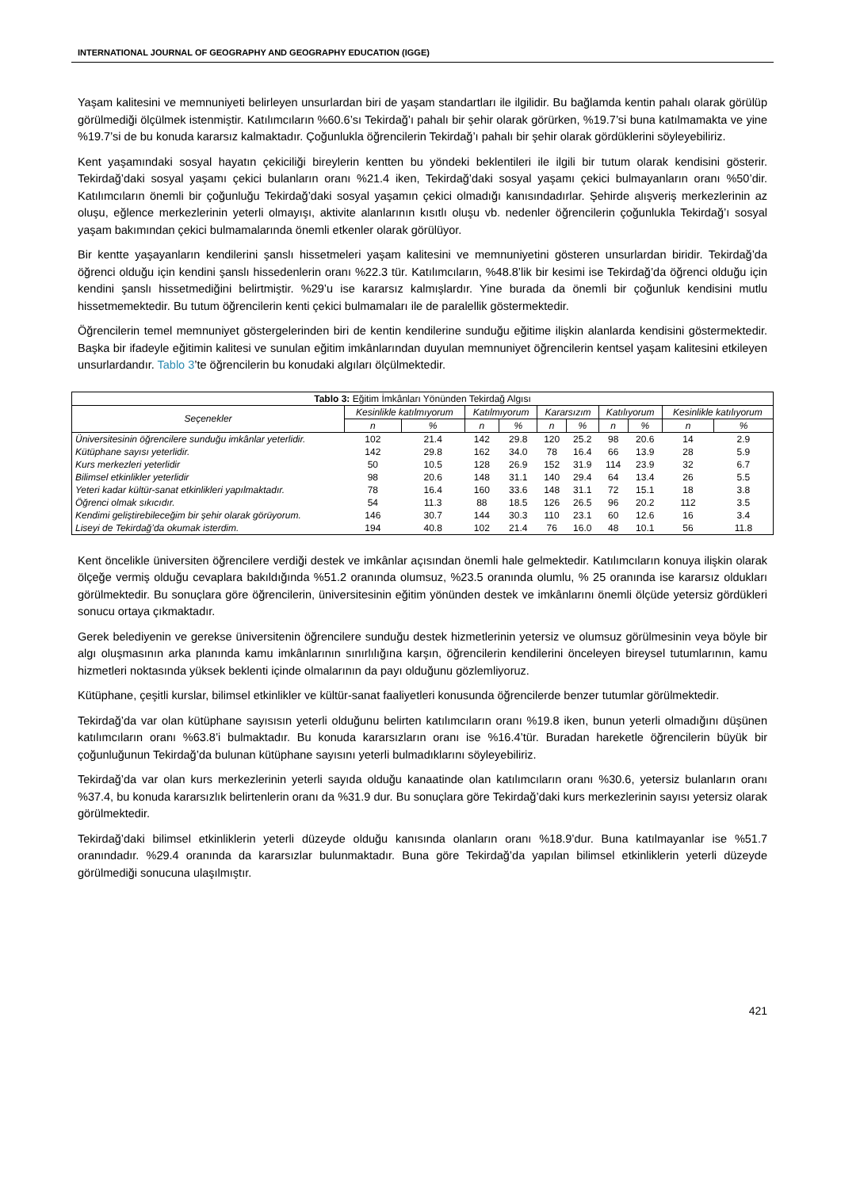INTERNATIONAL JOURNAL OF GEOGRAPHY AND GEOGRAPHY EDUCATION (IGGE)
Yaşam kalitesini ve memnuniyeti belirleyen unsurlardan biri de yaşam standartları ile ilgilidir. Bu bağlamda kentin pahalı olarak görülüp görülmediği ölçülmek istenmiştir. Katılımcıların %60.6’sı Tekirdağ’ı pahalı bir şehir olarak görürken, %19.7’si buna katılmamakta ve yine %19.7’si de bu konuda kararsız kalmaktadır. Çoğunlukla öğrencilerin Tekirdağ’ı pahalı bir şehir olarak gördüklerini söyleyebiliriz.
Kent yaşamındaki sosyal hayatın çekiciliği bireylerin kentten bu yöndeki beklentileri ile ilgili bir tutum olarak kendisini gösterir. Tekirdağ’daki sosyal yaşamı çekici bulanların oranı %21.4 iken, Tekirdağ’daki sosyal yaşamı çekici bulmayanların oranı %50’dir. Katılımcıların önemli bir çoğunluğu Tekirdağ’daki sosyal yaşamın çekici olmadığı kanısındadırlar. Şehirde alışveriş merkezlerinin az oluşu, eğlence merkezlerinin yeterli olmayışı, aktivite alanlarının kısıtlı oluşu vb. nedenler öğrencilerin çoğunlukla Tekirdağ’ı sosyal yaşam bakımından çekici bulmamalarında önemli etkenler olarak görülüyor.
Bir kentte yaşayanların kendilerini şanslı hissetmeleri yaşam kalitesini ve memnuniyetini gösteren unsurlardan biridir. Tekirdağ’da öğrenci olduğu için kendini şanslı hissedenlerin oranı %22.3 tür. Katılımcıların, %48.8’lik bir kesimi ise Tekirdağ’da öğrenci olduğu için kendini şanslı hissetmediğini belirtmiştir. %29’u ise kararsız kalmışlardır. Yine burada da önemli bir çoğunluk kendisini mutlu hissetmemektedir. Bu tutum öğrencilerin kenti çekici bulmamaları ile de paralellik göstermektedir.
Öğrencilerin temel memnuniyet göstergelerinden biri de kentin kendilerine sunduğu eğitime ilişkin alanlarda kendisini göstermektedir. Başka bir ifadeyle eğitimin kalitesi ve sunulan eğitim imkânlarından duyulan memnuniyet öğrencilerin kentsel yaşam kalitesini etkileyen unsurlardandır. Tablo 3’te öğrencilerin bu konudaki algıları ölçülmektedir.
| Tablo 3: Eğitim İmkânları Yönünden Tekirdağ Algısı | | | | | | | | | | |
| --- | --- | --- | --- | --- | --- | --- | --- | --- | --- | --- |
| Seçenekler | Kesinlikle katılmıyorum | | Katılmıyorum | | Kararsızım | | Katılıyorum | | Kesinlikle katılıyorum | |
| | n | % | n | % | n | % | n | % | n | % |
| Üniversitesinin öğrencilere sunduğu imkânlar yeterlidir. | 102 | 21.4 | 142 | 29.8 | 120 | 25.2 | 98 | 20.6 | 14 | 2.9 |
| Kütüphane sayısı yeterlidir. | 142 | 29.8 | 162 | 34.0 | 78 | 16.4 | 66 | 13.9 | 28 | 5.9 |
| Kurs merkezleri yeterlidir | 50 | 10.5 | 128 | 26.9 | 152 | 31.9 | 114 | 23.9 | 32 | 6.7 |
| Bilimsel etkinlikler yeterlidir | 98 | 20.6 | 148 | 31.1 | 140 | 29.4 | 64 | 13.4 | 26 | 5.5 |
| Yeteri kadar kültür-sanat etkinlikleri yapılmaktadır. | 78 | 16.4 | 160 | 33.6 | 148 | 31.1 | 72 | 15.1 | 18 | 3.8 |
| Öğrenci olmak sıkıcıdır. | 54 | 11.3 | 88 | 18.5 | 126 | 26.5 | 96 | 20.2 | 112 | 3.5 |
| Kendimi geliştirebileceğim bir şehir olarak görüyorum. | 146 | 30.7 | 144 | 30.3 | 110 | 23.1 | 60 | 12.6 | 16 | 3.4 |
| Liseyi de Tekirdağ’da okumak isterdim. | 194 | 40.8 | 102 | 21.4 | 76 | 16.0 | 48 | 10.1 | 56 | 11.8 |
Kent öncelikle üniversiten öğrencilere verdiği destek ve imkânlar açısından önemli hale gelmektedir. Katılımcıların konuya ilişkin olarak ölçeğe vermiş olduğu cevaplara bakıldığında %51.2 oranında olumsuz, %23.5 oranında olumlu, % 25 oranında ise kararsız oldukları görülmektedir. Bu sonuçlara göre öğrencilerin, üniversitesinin eğitim yönünden destek ve imkânlarını önemli ölçüde yetersiz gördükleri sonucu ortaya çıkmaktadır.
Gerek belediyenin ve gerekse üniversitenin öğrencilere sunduğu destek hizmetlerinin yetersiz ve olumsuz görülmesinin veya böyle bir algı oluşmasının arka planında kamu imkânlarının sınırlılığına karşın, öğrencilerin kendilerini önceleyen bireysel tutumlarının, kamu hizmetleri noktasında yüksek beklenti içinde olmalarının da payı olduğunu gözlemliyoruz.
Kütüphane, çeşitli kurslar, bilimsel etkinlikler ve kültür-sanat faaliyetleri konusunda öğrencilerde benzer tutumlar görülmektedir.
Tekirdağ’da var olan kütüphane sayısısın yeterli olduğunu belirten katılımcıların oranı %19.8 iken, bunun yeterli olmadığını düşünen katılımcıların oranı %63.8’i bulmaktadır. Bu konuda kararsızların oranı ise %16.4’tür. Buradan hareketle öğrencilerin büyük bir çoğunluğunun Tekirdağ’da bulunan kütüphane sayısını yeterli bulmadıklarını söyleyebiliriz.
Tekirdağ’da var olan kurs merkezlerinin yeterli sayıda olduğu kanaatinde olan katılımcıların oranı %30.6, yetersiz bulanların oranı %37.4, bu konuda kararsızlık belirtenlerin oranı da %31.9 dur. Bu sonuçlara göre Tekirdağ’daki kurs merkezlerinin sayısı yetersiz olarak görülmektedir.
Tekirdağ’daki bilimsel etkinliklerin yeterli düzeyde olduğu kanısında olanların oranı %18.9’dur. Buna katılmayanlar ise %51.7 oranındadır. %29.4 oranında da kararsızlar bulunmaktadır. Buna göre Tekirdağ’da yapılan bilimsel etkinliklerin yeterli düzeyde görülmediği sonucuna ulaşılmıştır.
421